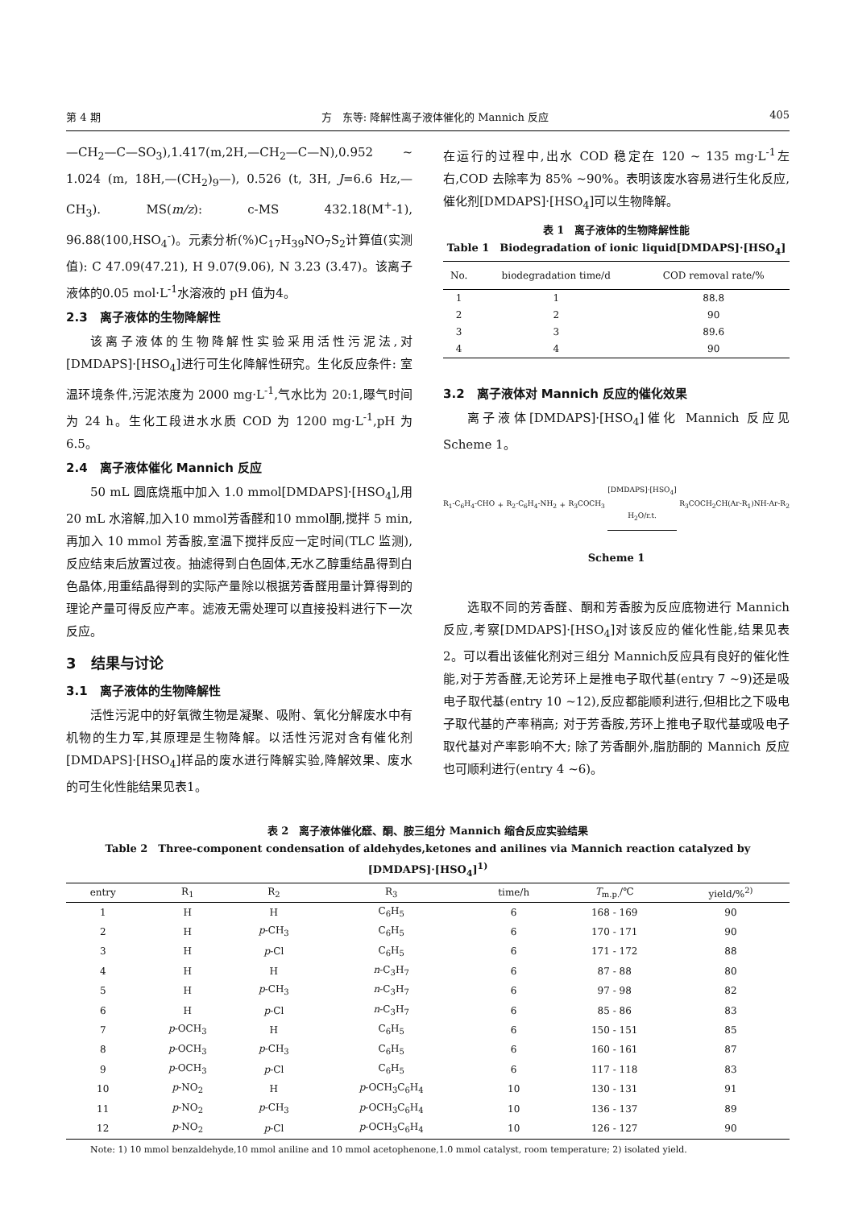第 4 期 方　东等: 降解性离子液体催化的 Mannich 反应 405
—CH<sub>2</sub>—C—SO<sub>3</sub>),1.417(m,2H,—CH<sub>2</sub>—C—N),0.952 ~ 1.024 (m, 18H,—(CH<sub>2</sub>)<sub>9</sub>—), 0.526 (t, 3H, J=6.6 Hz,—CH<sub>3</sub>). MS(m/z): c-MS 432.18(M<sup>+</sup>-1), 96.88(100,HSO<sub>4</sub><sup>-</sup>)。元素分析(%)C<sub>17</sub>H<sub>39</sub>NO<sub>7</sub>S<sub>2</sub>计算值(实测值): C 47.09(47.21), H 9.07(9.06), N 3.23 (3.47)。该离子液体的0.05 mol·L<sup>-1</sup>水溶液的 pH 值为4。
2.3　离子液体的生物降解性
该离子液体的生物降解性实验采用活性污泥法,对[DMDAPS]·[HSO<sub>4</sub>]进行可生化降解性研究。生化反应条件: 室温环境条件,污泥浓度为 2000 mg·L<sup>-1</sup>,气水比为 20:1,曝气时间为 24 h。生化工段进水水质 COD 为 1200 mg·L<sup>-1</sup>,pH 为 6.5。
2.4　离子液体催化 Mannich 反应
50 mL 圆底烧瓶中加入 1.0 mmol[DMDAPS]·[HSO<sub>4</sub>],用 20 mL 水溶解,加入10 mmol芳香醛和10 mmol酮,搅拌 5 min, 再加入 10 mmol 芳香胺,室温下搅拌反应一定时间(TLC 监测),反应结束后放置过夜。抽滤得到白色固体,无水乙醇重结晶得到白色晶体,用重结晶得到的实际产量除以根据芳香醛用量计算得到的理论产量可得反应产率。滤液无需处理可以直接投料进行下一次反应。
3　结果与讨论
3.1　离子液体的生物降解性
活性污泥中的好氧微生物是凝聚、吸附、氧化分解废水中有机物的生力军,其原理是生物降解。以活性污泥对含有催化剂[DMDAPS]·[HSO<sub>4</sub>]样品的废水进行降解实验,降解效果、废水的可生化性能结果见表1。
在运行的过程中,出水 COD 稳定在 120 ~ 135 mg·L<sup>-1</sup>左右,COD 去除率为 85% ~90%。表明该废水容易进行生化反应,催化剂[DMDAPS]·[HSO<sub>4</sub>]可以生物降解。
表 1　离子液体的生物降解性能
Table 1　Biodegradation of ionic liquid[DMDAPS]·[HSO<sub>4</sub>]
| No. | biodegradation time/d | COD removal rate/% |
| --- | --- | --- |
| 1 | 1 | 88.8 |
| 2 | 2 | 90 |
| 3 | 3 | 89.6 |
| 4 | 4 | 90 |
3.2　离子液体对 Mannich 反应的催化效果
离子液体[DMDAPS]·[HSO<sub>4</sub>]催化 Mannich 反应见 Scheme 1。
R<sub>1</sub>-C<sub>6</sub>H<sub>4</sub>-CHO + R<sub>2</sub>-C<sub>6</sub>H<sub>4</sub>-NH<sub>2</sub> + R<sub>3</sub>COCH<sub>3</sub> [DMDAPS]·[HSO<sub>4</sub>]
H<sub>2</sub>O/r.t. R<sub>3</sub>COCH<sub>2</sub>CH(Ar-R<sub>1</sub>)NH-Ar-R<sub>2</sub>
Scheme 1
选取不同的芳香醛、酮和芳香胺为反应底物进行 Mannich 反应,考察[DMDAPS]·[HSO<sub>4</sub>]对该反应的催化性能,结果见表 2。可以看出该催化剂对三组分 Mannich反应具有良好的催化性能,对于芳香醛,无论芳环上是推电子取代基(entry 7 ~9)还是吸电子取代基(entry 10 ~12),反应都能顺利进行,但相比之下吸电子取代基的产率稍高; 对于芳香胺,芳环上推电子取代基或吸电子取代基对产率影响不大; 除了芳香酮外,脂肪酮的 Mannich 反应也可顺利进行(entry 4 ~6)。
表 2　离子液体催化醛、酮、胺三组分 Mannich 缩合反应实验结果
Table 2　Three-component condensation of aldehydes,ketones and anilines via Mannich reaction catalyzed by [DMDAPS]·[HSO<sub>4</sub>]<sup>1)</sup>
| entry | R<sub>1</sub> | R<sub>2</sub> | R<sub>3</sub> | time/h | T<sub>m.p.</sub>/℃ | yield/%<sup>2)</sup> |
| --- | --- | --- | --- | --- | --- | --- |
| 1 | H | H | C<sub>6</sub>H<sub>5</sub> | 6 | 168 - 169 | 90 |
| 2 | H | p -CH<sub>3</sub> | C<sub>6</sub>H<sub>5</sub> | 6 | 170 - 171 | 90 |
| 3 | H | p -Cl | C<sub>6</sub>H<sub>5</sub> | 6 | 171 - 172 | 88 |
| 4 | H | H | n -C<sub>3</sub>H<sub>7</sub> | 6 | 87 - 88 | 80 |
| 5 | H | p -CH<sub>3</sub> | n -C<sub>3</sub>H<sub>7</sub> | 6 | 97 - 98 | 82 |
| 6 | H | p -Cl | n -C<sub>3</sub>H<sub>7</sub> | 6 | 85 - 86 | 83 |
| 7 | p -OCH<sub>3</sub> | H | C<sub>6</sub>H<sub>5</sub> | 6 | 150 - 151 | 85 |
| 8 | p -OCH<sub>3</sub> | p -CH<sub>3</sub> | C<sub>6</sub>H<sub>5</sub> | 6 | 160 - 161 | 87 |
| 9 | p -OCH<sub>3</sub> | p -Cl | C<sub>6</sub>H<sub>5</sub> | 6 | 117 - 118 | 83 |
| 10 | p -NO<sub>2</sub> | H | p -OCH<sub>3</sub>C<sub>6</sub>H<sub>4</sub> | 10 | 130 - 131 | 91 |
| 11 | p -NO<sub>2</sub> | p -CH<sub>3</sub> | p -OCH<sub>3</sub>C<sub>6</sub>H<sub>4</sub> | 10 | 136 - 137 | 89 |
| 12 | p -NO<sub>2</sub> | p -Cl | p -OCH<sub>3</sub>C<sub>6</sub>H<sub>4</sub> | 10 | 126 - 127 | 90 |
Note: 1) 10 mmol benzaldehyde,10 mmol aniline and 10 mmol acetophenone,1.0 mmol catalyst, room temperature; 2) isolated yield.